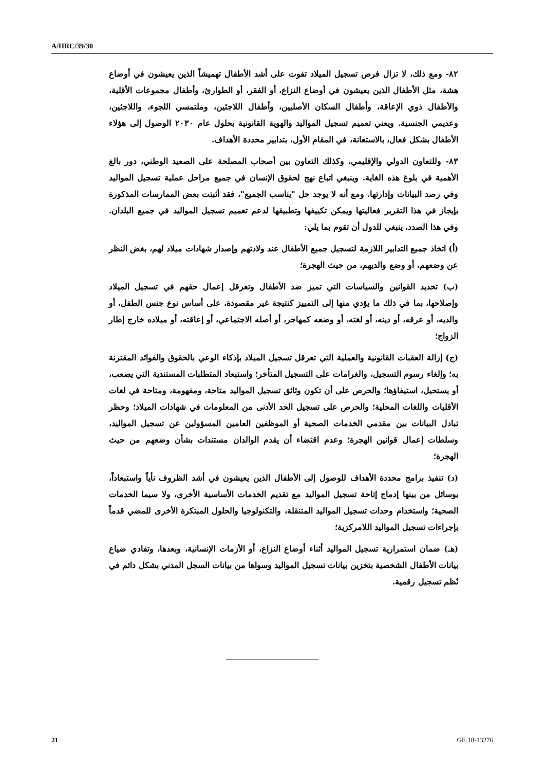A/HRC/39/30
٨٢- ومع ذلك، لا تزال فرص تسجيل الميلاد تفوت على أشد الأطفال تهميشاً الذين يعيشون في أوضاع هشة، مثل الأطفال الذين يعيشون في أوضاع النزاع، أو الفقر، أو الطوارئ، وأطفال مجموعات الأقلية، والأطفال ذوي الإعاقة، وأطفال السكان الأصليين، وأطفال اللاجئين، وملتمسي اللجوء، واللاجئين، وعديمي الجنسية. ويعني تعميم تسجيل المواليد والهوية القانونية بحلول عام ٢٠٣٠ الوصول إلى هؤلاء الأطفال بشكل فعال، بالاستعانة، في المقام الأول، بتدابير محددة الأهداف.
٨٣- وللتعاون الدولي والإقليمي، وكذلك التعاون بين أصحاب المصلحة على الصعيد الوطني، دور بالغ الأهمية في بلوغ هذه الغاية. وينبغي اتباع نهج لحقوق الإنسان في جميع مراحل عملية تسجيل المواليد وفي رصد البيانات وإدارتها. ومع أنه لا يوجد حل "يناسب الجميع"، فقد أثبتت بعض الممارسات المذكورة بإيجاز في هذا التقرير فعاليتها ويمكن تكييفها وتطبيقها لدعم تعميم تسجيل المواليد في جميع البلدان. وفي هذا الصدد، ينبغي للدول أن تقوم بما يلي:
(أ) اتخاذ جميع التدابير اللازمة لتسجيل جميع الأطفال عند ولادتهم وإصدار شهادات ميلاد لهم، بغض النظر عن وضعهم، أو وضع والديهم، من حيث الهجرة؛
(ب) تحديد القوانين والسياسات التي تميز ضد الأطفال وتعرقل إعمال حقهم في تسجيل الميلاد وإصلاحها، بما في ذلك ما يؤدي منها إلى التمييز كنتيجة غير مقصودة، على أساس نوع جنس الطفل، أو والديه، أو عرقه، أو دينه، أو لغته، أو وضعه كمهاجر، أو أصله الاجتماعي، أو إعاقته، أو ميلاده خارج إطار الزواج؛
(ج) إزالة العقبات القانونية والعملية التي تعرقل تسجيل الميلاد بإذكاء الوعي بالحقوق والفوائد المقترنة به؛ وإلغاء رسوم التسجيل، والغرامات على التسجيل المتأخر؛ واستبعاد المتطلبات المستندية التي يصعب، أو يستحيل، استيفاؤها؛ والحرص على أن تكون وثائق تسجيل المواليد متاحة، ومفهومة، ومتاحة في لغات الأقليات واللغات المحلية؛ والحرص على تسجيل الحد الأدنى من المعلومات في شهادات الميلاد؛ وحظر تبادل البيانات بين مقدمي الخدمات الصحية أو الموظفين العامين المسؤولين عن تسجيل المواليد، وسلطات إعمال قوانين الهجرة؛ وعدم اقتضاء أن يقدم الوالدان مستندات بشأن وضعهم من حيث الهجرة؛
(د) تنفيذ برامج محددة الأهداف للوصول إلى الأطفال الذين يعيشون في أشد الظروف نأياً واستبعاداً، بوسائل من بينها إدماج إتاحة تسجيل المواليد مع تقديم الخدمات الأساسية الأخرى، ولا سيما الخدمات الصحية؛ واستخدام وحدات تسجيل المواليد المتنقلة، والتكنولوجيا والحلول المبتكرة الأخرى للمضي قدماً بإجراءات تسجيل المواليد اللامركزية؛
(هـ) ضمان استمرارية تسجيل المواليد أثناء أوضاع النزاع، أو الأزمات الإنسانية، وبعدها، وتفادي ضياع بيانات الأطفال الشخصية بتخزين بيانات تسجيل المواليد وسواها من بيانات السجل المدني بشكل دائم في نُظم تسجيل رقمية.
21 GE.18-13276